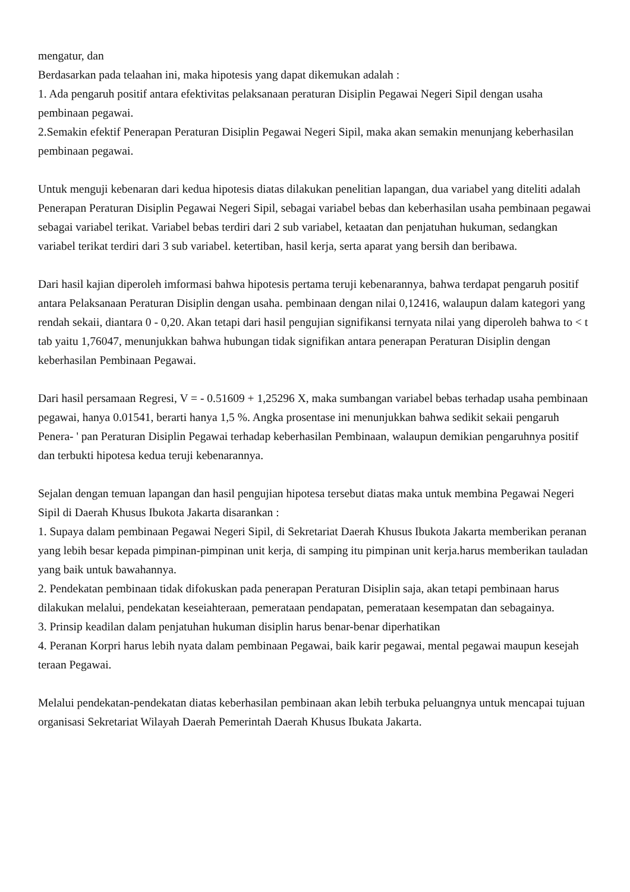mengatur, dan
Berdasarkan pada telaahan ini, maka hipotesis yang dapat dikemukan adalah :
1. Ada pengaruh positif antara efektivitas pelaksanaan peraturan Disiplin Pegawai Negeri Sipil dengan usaha pembinaan pegawai.
2.Semakin efektif Penerapan Peraturan Disiplin Pegawai Negeri Sipil, maka akan semakin menunjang keberhasilan pembinaan pegawai.
Untuk menguji kebenaran dari kedua hipotesis diatas dilakukan penelitian lapangan, dua variabel yang diteliti adalah Penerapan Peraturan Disiplin Pegawai Negeri Sipil, sebagai variabel bebas dan keberhasilan usaha pembinaan pegawai sebagai variabel terikat. Variabel bebas terdiri dari 2 sub variabel, ketaatan dan penjatuhan hukuman, sedangkan variabel terikat terdiri dari 3 sub variabel. ketertiban, hasil kerja, serta aparat yang bersih dan beribawa.
Dari hasil kajian diperoleh imformasi bahwa hipotesis pertama teruji kebenarannya, bahwa terdapat pengaruh positif antara Pelaksanaan Peraturan Disiplin dengan usaha. pembinaan dengan nilai 0,12416, walaupun dalam kategori yang rendah sekaii, diantara 0 - 0,20. Akan tetapi dari hasil pengujian signifikansi ternyata nilai yang diperoleh bahwa to < t tab yaitu 1,76047, menunjukkan bahwa hubungan tidak signifikan antara penerapan Peraturan Disiplin dengan keberhasilan Pembinaan Pegawai.
Dari hasil persamaan Regresi, V = - 0.51609 + 1,25296 X, maka sumbangan variabel bebas terhadap usaha pembinaan pegawai, hanya 0.01541, berarti hanya 1,5 %. Angka prosentase ini menunjukkan bahwa sedikit sekaii pengaruh Penera- ' pan Peraturan Disiplin Pegawai terhadap keberhasilan Pembinaan, walaupun demikian pengaruhnya positif dan terbukti hipotesa kedua teruji kebenarannya.
Sejalan dengan temuan lapangan dan hasil pengujian hipotesa tersebut diatas maka untuk membina Pegawai Negeri Sipil di Daerah Khusus Ibukota Jakarta disarankan :
1. Supaya dalam pembinaan Pegawai Negeri Sipil, di Sekretariat Daerah Khusus Ibukota Jakarta memberikan peranan yang lebih besar kepada pimpinan-pimpinan unit kerja, di samping itu pimpinan unit kerja.harus memberikan tauladan yang baik untuk bawahannya.
2. Pendekatan pembinaan tidak difokuskan pada penerapan Peraturan Disiplin saja, akan tetapi pembinaan harus dilakukan melalui, pendekatan keseiahteraan, pemerataan pendapatan, pemerataan kesempatan dan sebagainya.
3. Prinsip keadilan dalam penjatuhan hukuman disiplin harus benar-benar diperhatikan
4. Peranan Korpri harus lebih nyata dalam pembinaan Pegawai, baik karir pegawai, mental pegawai maupun kesejah teraan Pegawai.
Melalui pendekatan-pendekatan diatas keberhasilan pembinaan akan lebih terbuka peluangnya untuk mencapai tujuan organisasi Sekretariat Wilayah Daerah Pemerintah Daerah Khusus Ibukata Jakarta.